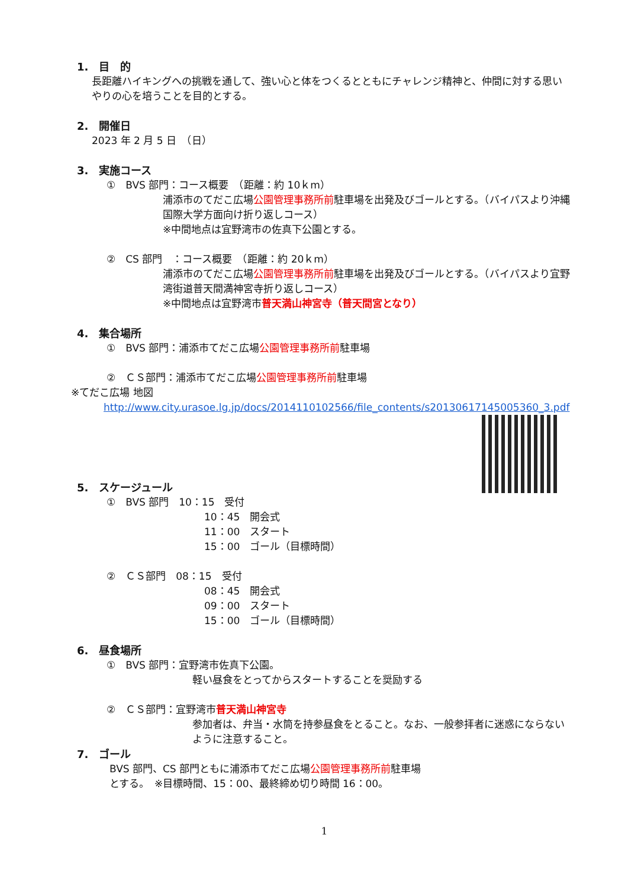1.　目　的
長距離ハイキングへの挑戦を通して、強い心と体をつくるとともにチャレンジ精神と、仲間に対する思いやりの心を培うことを目的とする。
2.　開催日
2023 年 2 月 5 日　（日）
3.　実施コース
①　BVS 部門：コース概要　（距離：約 10ｋm）
浦添市のてだこ広場公園管理事務所前駐車場を出発及びゴールとする。（バイパスより沖縄国際大学方面向け折り返しコース）
※中間地点は宜野湾市の佐真下公園とする。
②　CS 部門　：コース概要　（距離：約 20ｋm）
浦添市のてだこ広場公園管理事務所前駐車場を出発及びゴールとする。（バイパスより宜野湾街道普天間満神宮寺折り返しコース）
※中間地点は宜野湾市普天満山神宮寺（普天間宮となり）
4.　集合場所
①　BVS 部門：浦添市てだこ広場公園管理事務所前駐車場
②　ＣＳ部門：浦添市てだこ広場公園管理事務所前駐車場
※てだこ広場 地図
http://www.city.urasoe.lg.jp/docs/2014110102566/file_contents/s20130617145005360_3.pdf
5.　スケージュール
①　BVS 部門　10：15　受付
10：45　開会式
11：00　スタート
15：00　ゴール（目標時間）
②　ＣＳ部門　08：15　受付
08：45　開会式
09：00　スタート
15：00　ゴール（目標時間）
6.　昼食場所
①　BVS 部門：宜野湾市佐真下公園。
軽い昼食をとってからスタートすることを奨励する
②　ＣＳ部門：宜野湾市普天満山神宮寺
参加者は、弁当・水筒を持参昼食をとること。なお、一般参拝者に迷惑にならないように注意すること。
7.　ゴール
BVS 部門、CS 部門ともに浦添市てだこ広場公園管理事務所前駐車場
とする。　※目標時間、15：00、最終締め切り時間 16：00。
1